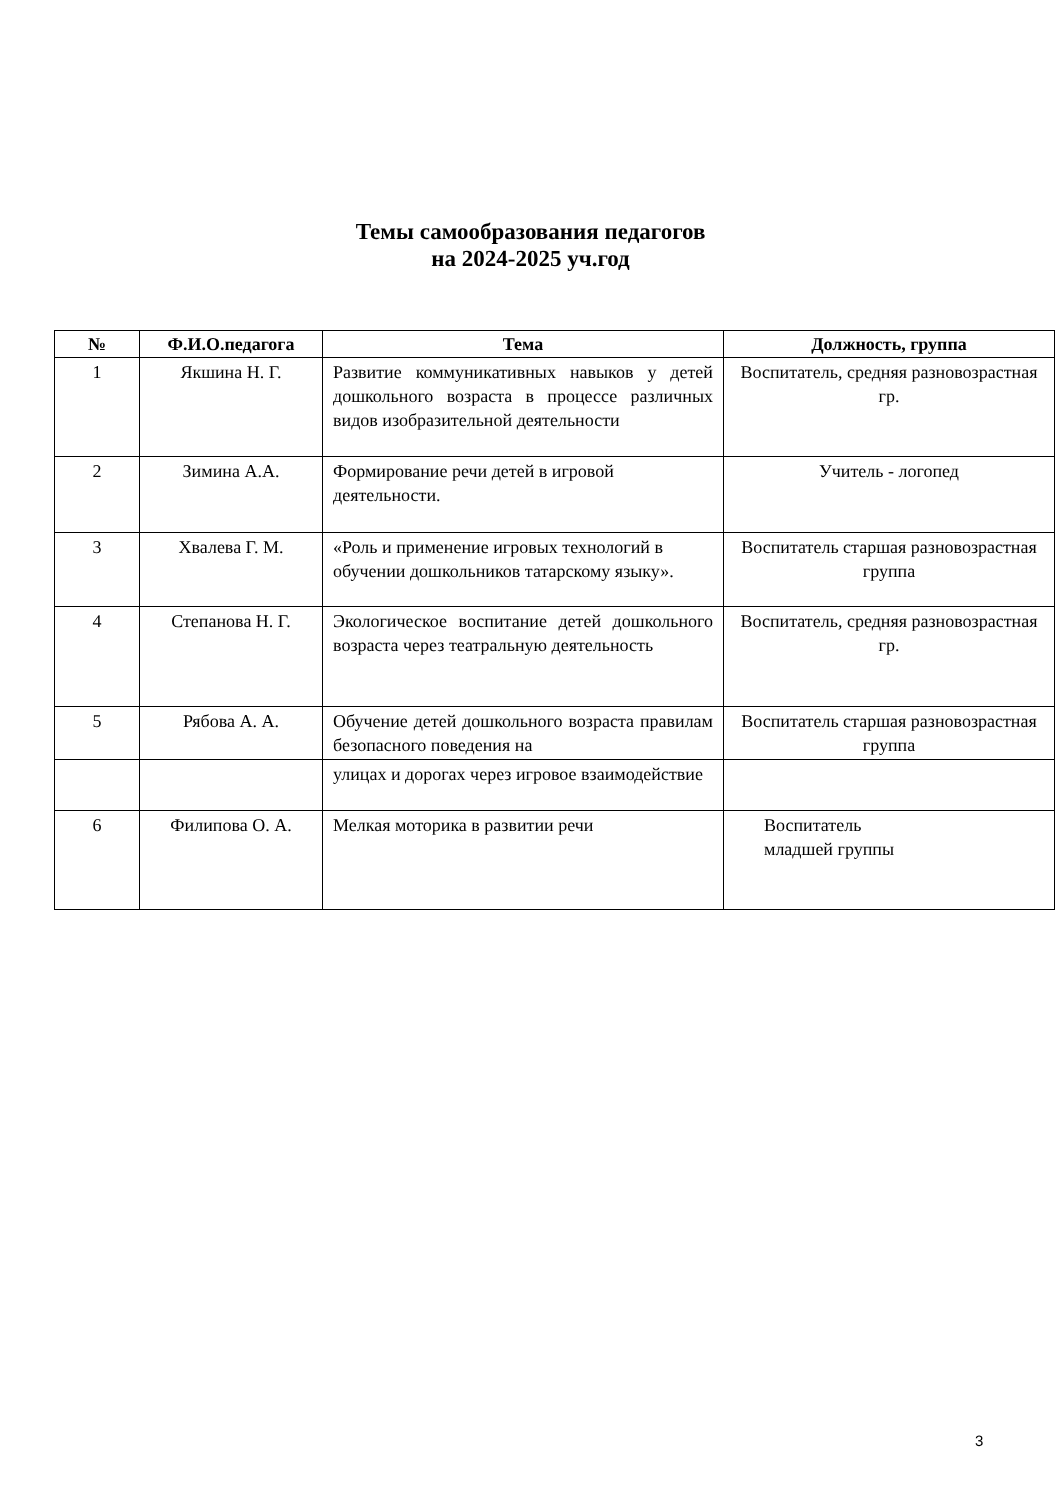Темы самообразования педагогов
на 2024-2025 уч.год
| № | Ф.И.О.педагога | Тема | Должность, группа |
| --- | --- | --- | --- |
| 1 | Якшина Н. Г. | Развитие коммуникативных навыков у детей дошкольного возраста в процессе различных видов изобразительной деятельности | Воспитатель, средняя разновозрастная гр. |
| 2 | Зимина А.А. | Формирование речи детей в игровой деятельности. | Учитель - логопед |
| 3 | Хвалева Г. М. | «Роль и применение игровых технологий в обучении дошкольников татарскому языку». | Воспитатель старшая разновозрастная группа |
| 4 | Степанова Н. Г. | Экологическое воспитание детей дошкольного возраста через театральную деятельность | Воспитатель, средняя разновозрастная гр. |
| 5 | Рябова А. А. | Обучение детей дошкольного возраста правилам безопасного поведения на | Воспитатель старшая разновозрастная группа |
| | | улицах и дорогах через игровое взаимодействие | |
| 6 | Филипова О. А. | Мелкая моторика в развитии речи | Воспитатель младшей группы |
3